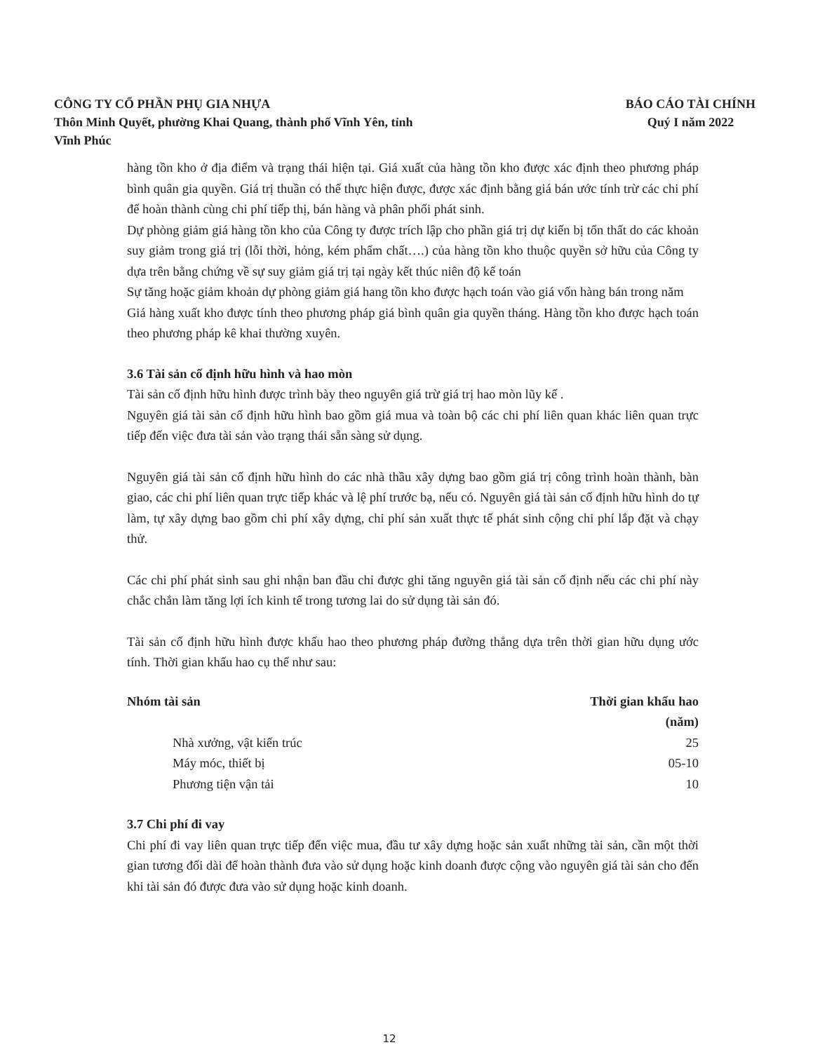CÔNG TY CỔ PHẦN PHỤ GIA NHỰA
Thôn Minh Quyết, phường Khai Quang, thành phố Vĩnh Yên, tỉnh
Vĩnh Phúc
BÁO CÁO TÀI CHÍNH
Quý I năm 2022
hàng tồn kho ở địa điểm và trạng thái hiện tại. Giá xuất của hàng tồn kho được xác định theo phương pháp bình quân gia quyền. Giá trị thuần có thể thực hiện được, được xác định bằng giá bán ước tính trừ các chi phí để hoàn thành cùng chi phí tiếp thị, bán hàng và phân phối phát sinh.
Dự phòng giảm giá hàng tồn kho của Công ty được trích lập cho phần giá trị dự kiến bị tổn thất do các khoản suy giảm trong giá trị (lỗi thời, hỏng, kém phẩm chất….) của hàng tồn kho thuộc quyền sở hữu của Công ty dựa trên bằng chứng về sự suy giảm giá trị tại ngày kết thúc niên độ kế toán
Sự tăng hoặc giảm khoản dự phòng giảm giá hang tồn kho được hạch toán vào giá vốn hàng bán trong năm
Giá hàng xuất kho được tính theo phương pháp giá bình quân gia quyền tháng. Hàng tồn kho được hạch toán theo phương pháp kê khai thường xuyên.
3.6 Tài sản cố định hữu hình và hao mòn
Tài sản cố định hữu hình được trình bày theo nguyên giá trừ giá trị hao mòn lũy kế .
Nguyên giá tài sản cố định hữu hình bao gồm giá mua và toàn bộ các chi phí liên quan khác liên quan trực tiếp đến việc đưa tài sản vào trạng thái sẵn sàng sử dụng.
Nguyên giá tài sản cố định hữu hình do các nhà thầu xây dựng bao gồm giá trị công trình hoàn thành, bàn giao, các chi phí liên quan trực tiếp khác và lệ phí trước bạ, nếu có. Nguyên giá tài sản cố định hữu hình do tự làm, tự xây dựng bao gồm chi phí xây dựng, chi phí sản xuất thực tế phát sinh cộng chi phí lắp đặt và chạy thử.
Các chi phí phát sinh sau ghi nhận ban đầu chỉ được ghi tăng nguyên giá tài sản cố định nếu các chi phí này chắc chắn làm tăng lợi ích kinh tế trong tương lai do sử dụng tài sản đó.
Tài sản cố định hữu hình được khấu hao theo phương pháp đường thẳng dựa trên thời gian hữu dụng ước tính. Thời gian khấu hao cụ thể như sau:
| Nhóm tài sản | Thời gian khấu hao (năm) |
| --- | --- |
| Nhà xưởng, vật kiến trúc | 25 |
| Máy móc, thiết bị | 05-10 |
| Phương tiện vận tải | 10 |
3.7 Chi phí đi vay
Chi phí đi vay liên quan trực tiếp đến việc mua, đầu tư xây dựng hoặc sản xuất những tài sản, cần một thời gian tương đối dài để hoàn thành đưa vào sử dụng hoặc kinh doanh được cộng vào nguyên giá tài sản cho đến khi tài sản đó được đưa vào sử dụng hoặc kinh doanh.
12